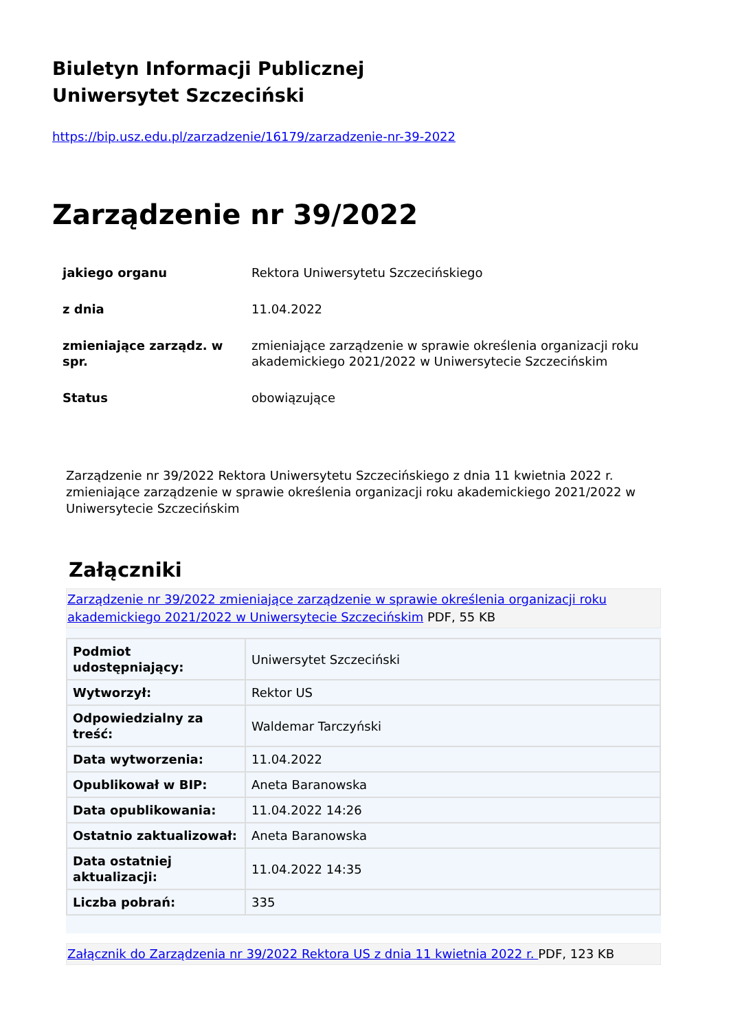Biuletyn Informacji Publicznej
Uniwersytet Szczeciński
https://bip.usz.edu.pl/zarzadzenie/16179/zarzadzenie-nr-39-2022
Zarządzenie nr 39/2022
| jakiego organu | Rektora Uniwersytetu Szczecińskiego |
| z dnia | 11.04.2022 |
| zmieniające zarządz. w spr. | zmieniające zarządzenie w sprawie określenia organizacji roku akademickiego 2021/2022 w Uniwersytecie Szczecińskim |
| Status | obowiązujące |
Zarządzenie nr 39/2022 Rektora Uniwersytetu Szczecińskiego z dnia 11 kwietnia 2022 r. zmieniające zarządzenie w sprawie określenia organizacji roku akademickiego 2021/2022 w Uniwersytecie Szczecińskim
Załączniki
Zarządzenie nr 39/2022 zmieniające zarządzenie w sprawie określenia organizacji roku akademickiego 2021/2022 w Uniwersytecie Szczecińskim PDF, 55 KB
| Podmiot udostępniający: | Uniwersytet Szczeciński |
| Wytworzył: | Rektor US |
| Odpowiedzialny za treść: | Waldemar Tarczyński |
| Data wytworzenia: | 11.04.2022 |
| Opublikował w BIP: | Aneta Baranowska |
| Data opublikowania: | 11.04.2022 14:26 |
| Ostatnio zaktualizował: | Aneta Baranowska |
| Data ostatniej aktualizacji: | 11.04.2022 14:35 |
| Liczba pobrań: | 335 |
Załącznik do Zarządzenia nr 39/2022 Rektora US z dnia 11 kwietnia 2022 r. PDF, 123 KB